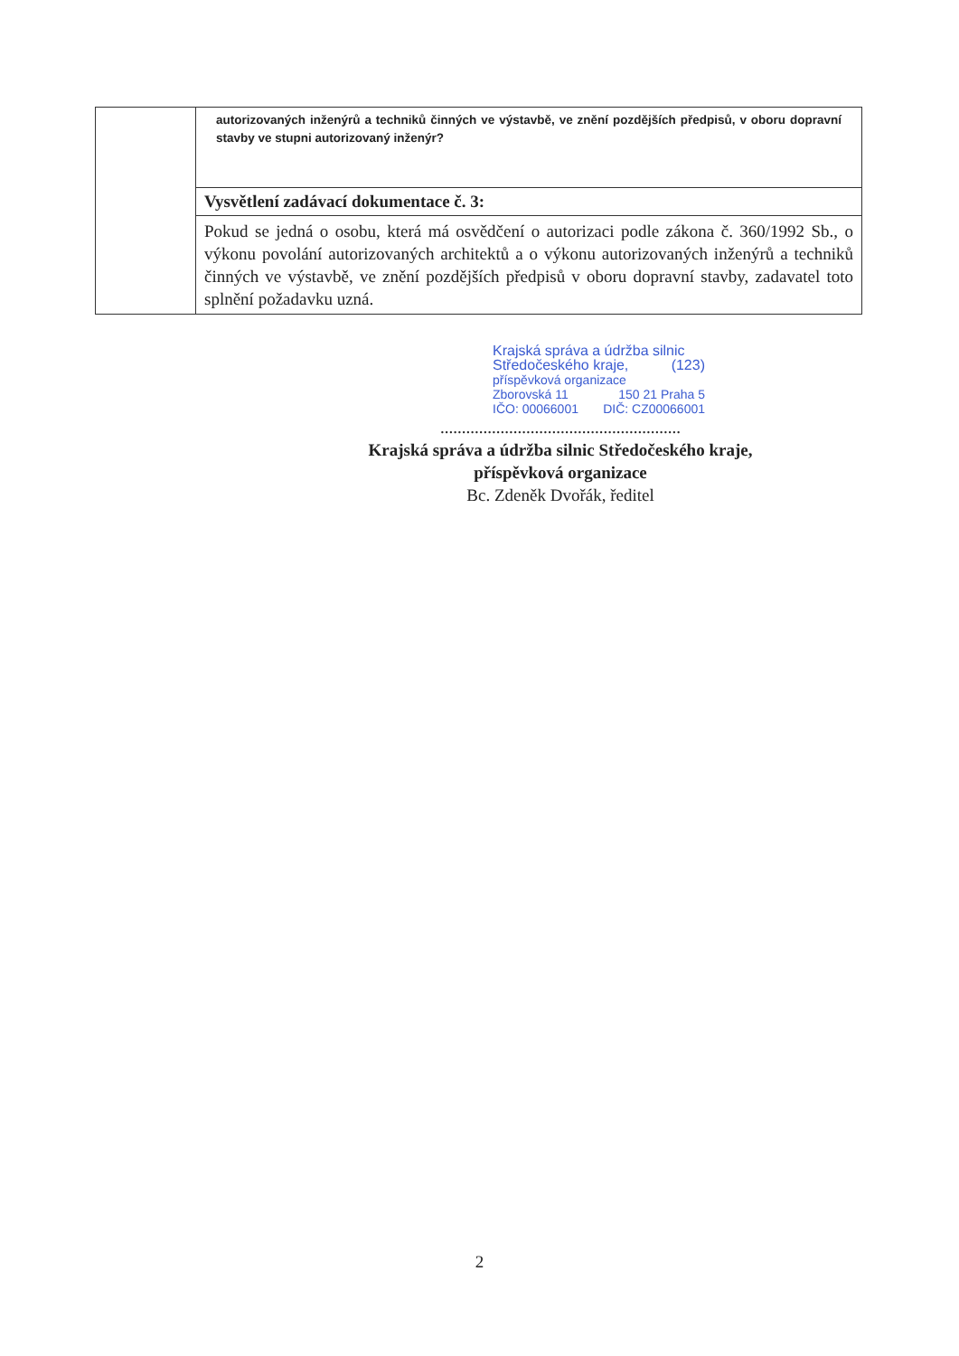| | autorizovaných inženýrů a techniků činných ve výstavbě, ve znění pozdějších předpisů, v oboru dopravní stavby ve stupni autorizovaný inženýr? |
| | Vysvětlení zadávací dokumentace č. 3: |
| | Pokud se jedná o osobu, která má osvědčení o autorizaci podle zákona č. 360/1992 Sb., o výkonu povolání autorizovaných architektů a o výkonu autorizovaných inženýrů a techniků činných ve výstavbě, ve znění pozdějších předpisů v oboru dopravní stavby, zadavatel toto splnění požadavku uzná. |
Krajská správa a údržba silnic
Středočeského kraje, (123)
příspěvková organizace
Zborovská 11 150 21 Praha 5
IČO: 00066001 DIČ: CZ00066001
........................................................
Krajská správa a údržba silnic Středočeského kraje,
příspěvková organizace
Bc. Zdeněk Dvořák, ředitel
2